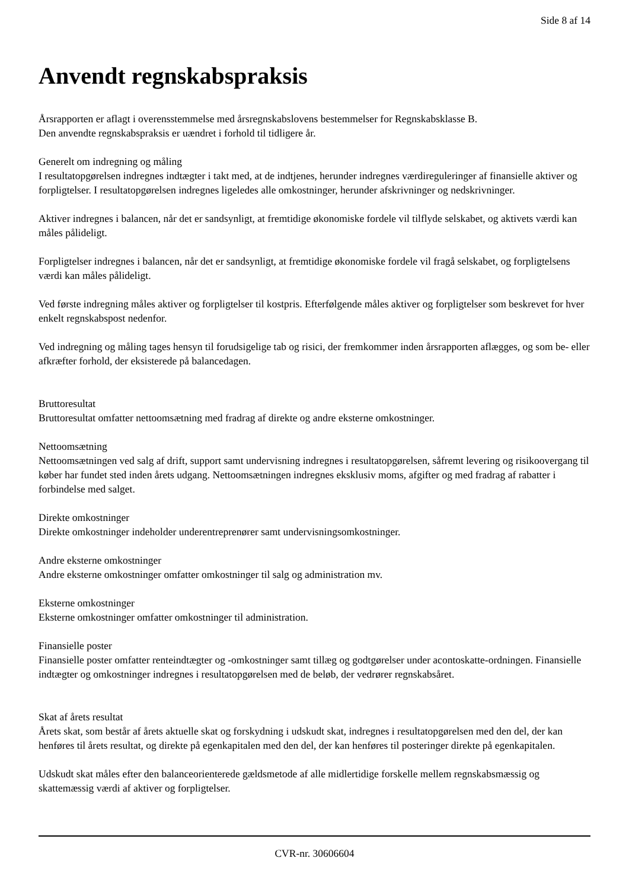Side 8 af 14
Anvendt regnskabspraksis
Årsrapporten er aflagt i overensstemmelse med årsregnskabslovens bestemmelser for Regnskabsklasse B.
Den anvendte regnskabspraksis er uændret i forhold til tidligere år.
Generelt om indregning og måling
I resultatopgørelsen indregnes indtægter i takt med, at de indtjenes, herunder indregnes værdireguleringer af finansielle aktiver og forpligtelser. I resultatopgørelsen indregnes ligeledes alle omkostninger, herunder afskrivninger og nedskrivninger.
Aktiver indregnes i balancen, når det er sandsynligt, at fremtidige økonomiske fordele vil tilflyde selskabet, og aktivets værdi kan måles pålideligt.
Forpligtelser indregnes i balancen, når det er sandsynligt, at fremtidige økonomiske fordele vil fragå selskabet, og forpligtelsens værdi kan måles pålideligt.
Ved første indregning måles aktiver og forpligtelser til kostpris. Efterfølgende måles aktiver og forpligtelser som beskrevet for hver enkelt regnskabspost nedenfor.
Ved indregning og måling tages hensyn til forudsigelige tab og risici, der fremkommer inden årsrapporten aflægges, og som be- eller afkræfter forhold, der eksisterede på balancedagen.
Bruttoresultat
Bruttoresultat omfatter nettoomsætning med fradrag af direkte og andre eksterne omkostninger.
Nettoomsætning
Nettoomsætningen ved salg af drift, support samt undervisning indregnes i resultatopgørelsen, såfremt levering og risikoovergang til køber har fundet sted inden årets udgang. Nettoomsætningen indregnes eksklusiv moms, afgifter og med fradrag af rabatter i forbindelse med salget.
Direkte omkostninger
Direkte omkostninger indeholder underentreprenører samt undervisningsomkostninger.
Andre eksterne omkostninger
Andre eksterne omkostninger omfatter omkostninger til salg og administration mv.
Eksterne omkostninger
Eksterne omkostninger omfatter omkostninger til administration.
Finansielle poster
Finansielle poster omfatter renteindtægter og -omkostninger samt tillæg og godtgørelser under acontoskatte-ordningen. Finansielle indtægter og omkostninger indregnes i resultatopgørelsen med de beløb, der vedrører regnskabsåret.
Skat af årets resultat
Årets skat, som består af årets aktuelle skat og forskydning i udskudt skat, indregnes i resultatopgørelsen med den del, der kan henføres til årets resultat, og direkte på egenkapitalen med den del, der kan henføres til posteringer direkte på egenkapitalen.
Udskudt skat måles efter den balanceorienterede gældsmetode af alle midlertidige forskelle mellem regnskabsmæssig og skattemæssig værdi af aktiver og forpligtelser.
CVR-nr. 30606604